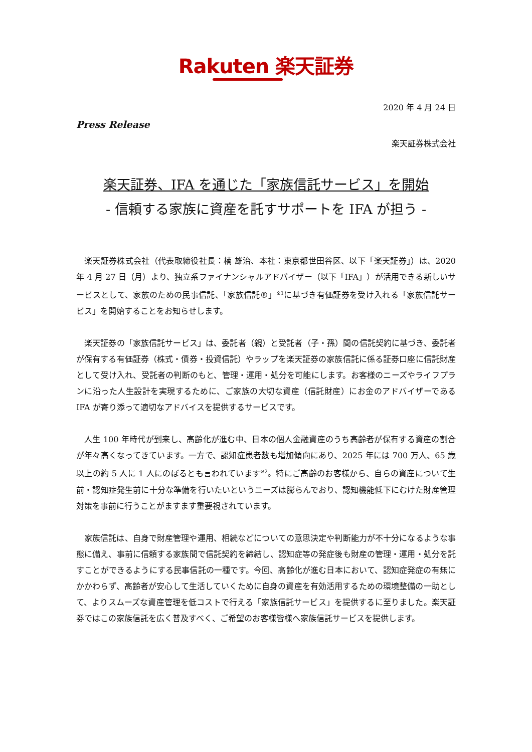Rakuten 楽天証券
2020 年 4 月 24 日
Press Release
楽天証券株式会社
楽天証券、IFA を通じた「家族信託サービス」を開始
- 信頼する家族に資産を託すサポートを IFA が担う -
楽天証券株式会社（代表取締役社長：楠 雄治、本社：東京都世田谷区、以下「楽天証券」）は、2020 年 4 月 27 日（月）より、独立系ファイナンシャルアドバイザー（以下「IFA」）が活用できる新しいサービスとして、家族のための民事信託、「家族信託®」<sup>※1</sup>に基づき有価証券を受け入れる「家族信託サービス」を開始することをお知らせします。
楽天証券の「家族信託サービス」は、委託者（親）と受託者（子・孫）間の信託契約に基づき、委託者が保有する有価証券（株式・債券・投資信託）やラップを楽天証券の家族信託に係る証券口座に信託財産として受け入れ、受託者の判断のもと、管理・運用・処分を可能にします。お客様のニーズやライフプランに沿った人生設計を実現するために、ご家族の大切な資産（信託財産）にお金のアドバイザーである IFA が寄り添って適切なアドバイスを提供するサービスです。
人生 100 年時代が到来し、高齢化が進む中、日本の個人金融資産のうち高齢者が保有する資産の割合が年々高くなってきています。一方で、認知症患者数も増加傾向にあり、2025 年には 700 万人、65 歳以上の約 5 人に 1 人にのぼるとも言われています<sup>※2</sup>。特にご高齢のお客様から、自らの資産について生前・認知症発生前に十分な準備を行いたいというニーズは膨らんでおり、認知機能低下にむけた財産管理対策を事前に行うことがますます重要視されています。
家族信託は、自身で財産管理や運用、相続などについての意思決定や判断能力が不十分になるような事態に備え、事前に信頼する家族間で信託契約を締結し、認知症等の発症後も財産の管理・運用・処分を託すことができるようにする民事信託の一種です。今回、高齢化が進む日本において、認知症発症の有無にかかわらず、高齢者が安心して生活していくために自身の資産を有効活用するための環境整備の一助として、よりスムーズな資産管理を低コストで行える「家族信託サービス」を提供するに至りました。楽天証券ではこの家族信託を広く普及すべく、ご希望のお客様皆様へ家族信託サービスを提供します。